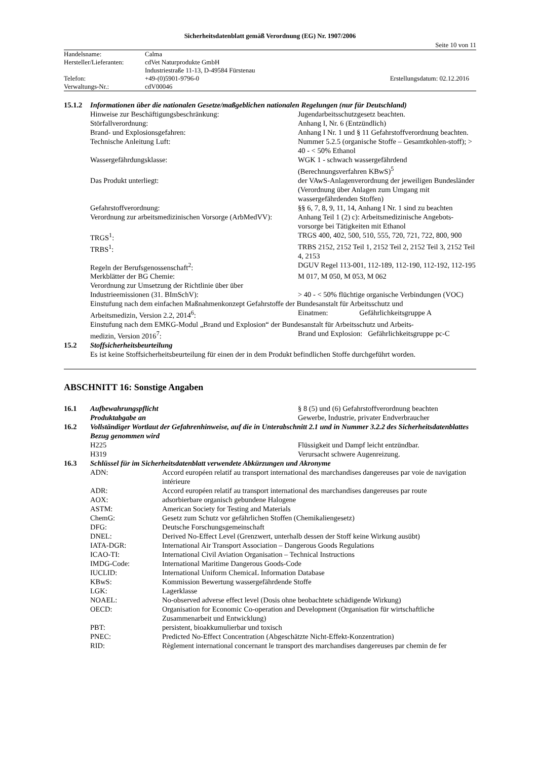Sicherheitsdatenblatt gemäß Verordnung (EG) Nr. 1907/2006
Seite 10 von 11
| Handelsname: | Calma | |
| Hersteller/Lieferanten: | cdVet Naturprodukte GmbH | |
| | Industriestraße 11-13, D-49584 Fürstenau | |
| Telefon: | +49-(0)5901-9796-0 | Erstellungsdatum: 02.12.2016 |
| Verwaltungs-Nr.: | cdV00046 | |
| 15.1.2 | Informationen über die nationalen Gesetze/maßgeblichen nationalen Regelungen (nur für Deutschland) | |
| | Hinweise zur Beschäftigungsbeschränkung: | Jugendarbeitsschutzgesetz beachten. |
| | Störfallverordnung: | Anhang I, Nr. 6 (Entzündlich) |
| | Brand- und Explosionsgefahren: | Anhang I Nr. 1 und § 11 Gefahrstoffverordnung beachten. |
| | Technische Anleitung Luft: | Nummer 5.2.5 (organische Stoffe – Gesamtkohlen-stoff); > 40 - < 50% Ethanol |
| | Wassergefährdungsklasse: | WGK 1 - schwach wassergefährdend (Berechnungsverfahren KBwS)<sup>5</sup> |
| | Das Produkt unterliegt: | der VAwS-Anlagenverordnung der jeweiligen Bundesländer (Verordnung über Anlagen zum Umgang mit wassergefährdenden Stoffen) |
| | Gefahrstoffverordnung: | §§ 6, 7, 8, 9, 11, 14, Anhang I Nr. 1 sind zu beachten |
| | Verordnung zur arbeitsmedizinischen Vorsorge (ArbMedVV): | Anhang Teil 1 (2) c): Arbeitsmedizinische Angebots-vorsorge bei Tätigkeiten mit Ethanol |
| | TRGS<sup>1</sup>: | TRGS 400, 402, 500, 510, 555, 720, 721, 722, 800, 900 |
| | TRBS<sup>1</sup>: | TRBS 2152, 2152 Teil 1, 2152 Teil 2, 2152 Teil 3, 2152 Teil 4, 2153 |
| | Regeln der Berufsgenossenschaft<sup>2</sup>: | DGUV Regel 113-001, 112-189, 112-190, 112-192, 112-195 |
| | Merkblätter der BG Chemie: | M 017, M 050, M 053, M 062 |
| | Verordnung zur Umsetzung der Richtlinie über über Industrieemissionen (31. BImSchV): | > 40 - < 50% flüchtige organische Verbindungen (VOC) |
| | Einstufung nach dem einfachen Maßnahmenkonzept Gefahrstoffe der Bundesanstalt für Arbeitsschutz und | |
| | Arbeitsmedizin, Version 2.2, 2014<sup>6</sup>: | Einatmen: Gefährlichkeitsgruppe A |
| | Einstufung nach dem EMKG-Modul „Brand und Explosion“ der Bundesanstalt für Arbeitsschutz und Arbeits- | |
| | medizin, Version 2016<sup>7</sup>: | Brand und Explosion: Gefährlichkeitsgruppe pc-C |
| 15.2 | Stoffsicherheitsbeurteilung | |
| | Es ist keine Stoffsicherheitsbeurteilung für einen der in dem Produkt befindlichen Stoffe durchgeführt worden. | |
ABSCHNITT 16: Sonstige Angaben
| 16.1 | Aufbewahrungspflicht | § 8 (5) und (6) Gefahrstoffverordnung beachten |
| | Produktabgabe an | Gewerbe, Industrie, privater Endverbraucher |
| 16.2 | Vollständiger Wortlaut der Gefahrenhinweise, auf die in Unterabschnitt 2.1 und in Nummer 3.2.2 des Sicherheitsdatenblattes Bezug genommen wird | |
| | H225 | Flüssigkeit und Dampf leicht entzündbar. |
| | H319 | Verursacht schwere Augenreizung. |
| 16.3 | Schlüssel für im Sicherheitsdatenblatt verwendete Abkürzungen und Akronyme | |
| | / ADN: / Accord européen relatif au transport international des marchandises dangereuses par voie de navigation intérieure / / ADR: / Accord européen relatif au transport international des marchandises dangereuses par route / / AOX: / adsorbierbare organisch gebundene Halogene / / ASTM: / American Society for Testing and Materials / / ChemG: / Gesetz zum Schutz vor gefährlichen Stoffen (Chemikaliengesetz) / / DFG: / Deutsche Forschungsgemeinschaft / / DNEL: / Derived No-Effect Level (Grenzwert, unterhalb dessen der Stoff keine Wirkung ausübt) / / IATA-DGR: / International Air Transport Association – Dangerous Goods Regulations / / ICAO-TI: / International Civil Aviation Organisation – Technical Instructions / / IMDG-Code: / International Maritime Dangerous Goods-Code / / IUCLID: / International Uniform ChemicaL Information Database / / KBwS: / Kommission Bewertung wassergefährdende Stoffe / / LGK: / Lagerklasse / / NOAEL: / No-observed adverse effect level (Dosis ohne beobachtete schädigende Wirkung) / / OECD: / Organisation for Economic Co-operation and Development (Organisation für wirtschaftliche Zusammenarbeit und Entwicklung) / / PBT: / persistent, bioakkumulierbar und toxisch / / PNEC: / Predicted No-Effect Concentration (Abgeschätzte Nicht-Effekt-Konzentration) / / RID: / Règlement international concernant le transport des marchandises dangereuses par chemin de fer / | |